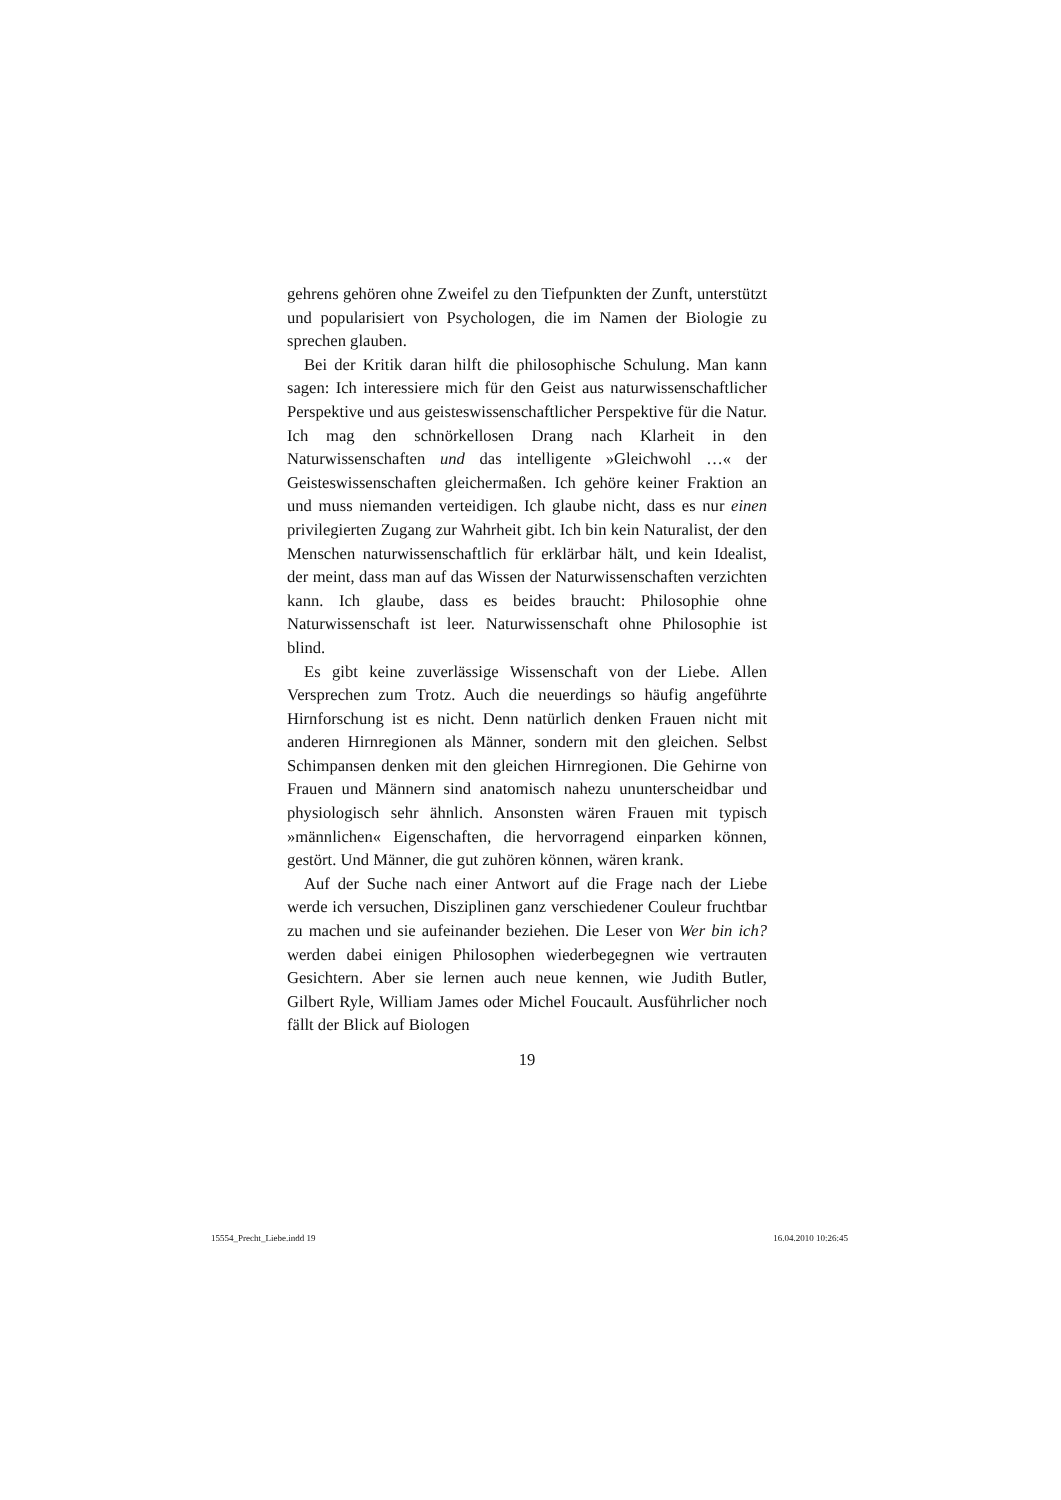gehrens gehören ohne Zweifel zu den Tiefpunkten der Zunft, unterstützt und popularisiert von Psychologen, die im Namen der Biologie zu sprechen glauben.
Bei der Kritik daran hilft die philosophische Schulung. Man kann sagen: Ich interessiere mich für den Geist aus naturwissenschaftlicher Perspektive und aus geisteswissenschaftlicher Perspektive für die Natur. Ich mag den schnörkellosen Drang nach Klarheit in den Naturwissenschaften und das intelligente »Gleichwohl …« der Geisteswissenschaften gleichermaßen. Ich gehöre keiner Fraktion an und muss niemanden verteidigen. Ich glaube nicht, dass es nur einen privilegierten Zugang zur Wahrheit gibt. Ich bin kein Naturalist, der den Menschen naturwissenschaftlich für erklärbar hält, und kein Idealist, der meint, dass man auf das Wissen der Naturwissenschaften verzichten kann. Ich glaube, dass es beides braucht: Philosophie ohne Naturwissenschaft ist leer. Naturwissenschaft ohne Philosophie ist blind.
Es gibt keine zuverlässige Wissenschaft von der Liebe. Allen Versprechen zum Trotz. Auch die neuerdings so häufig angeführte Hirnforschung ist es nicht. Denn natürlich denken Frauen nicht mit anderen Hirnregionen als Männer, sondern mit den gleichen. Selbst Schimpansen denken mit den gleichen Hirnregionen. Die Gehirne von Frauen und Männern sind anatomisch nahezu ununterscheidbar und physiologisch sehr ähnlich. Ansonsten wären Frauen mit typisch »männlichen« Eigenschaften, die hervorragend einparken können, gestört. Und Männer, die gut zuhören können, wären krank.
Auf der Suche nach einer Antwort auf die Frage nach der Liebe werde ich versuchen, Disziplinen ganz verschiedener Couleur fruchtbar zu machen und sie aufeinander beziehen. Die Leser von Wer bin ich? werden dabei einigen Philosophen wiederbegegnen wie vertrauten Gesichtern. Aber sie lernen auch neue kennen, wie Judith Butler, Gilbert Ryle, William James oder Michel Foucault. Ausführlicher noch fällt der Blick auf Biologen
19
15554_Precht_Liebe.indd 19 16.04.2010 10:26:45